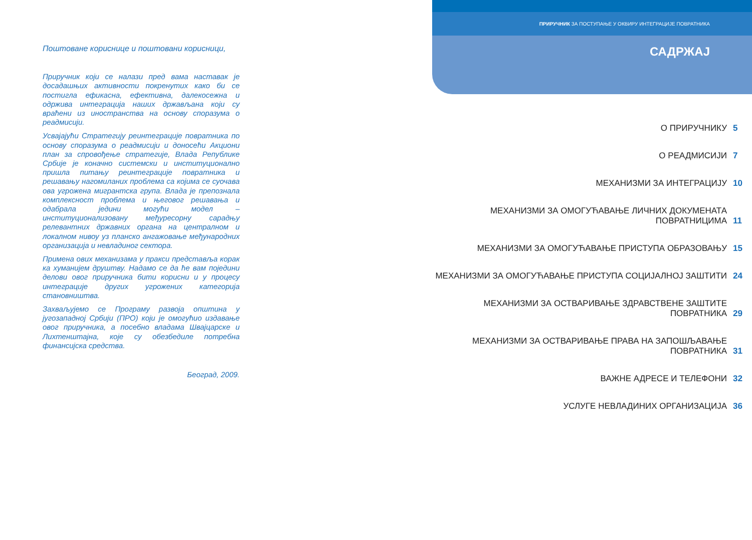Поштоване кориснице и поштовани корисници,
Приручник који се налази пред вама наставак је досадашњих активности покренутих како би се постигла ефикасна, ефективна, далекосежна и одржива интеграција наших држављана који су враћени из иностранства на основу споразума о реадмисији.
Усвајајући Стратегију реинтеграције повратника по основу споразума о реадмисији и доносећи Акциони план за спровођење стратегије, Влада Републике Србије је коначно системски и институционално пришла питању реинтеграције повратника и решавању нагомиланих проблема са којима се суочава ова угрожена мигрантска група. Влада је препознала комплексност проблема и његовог решавања и одабрала једини могући модел – институционализовану међуресорну сарадњу релевантних државних органа на централном и локалном нивоу уз планско ангажовање међународних организација и невладиног сектора.
Примена ових механизама у пракси представља корак ка хуманијем друштву. Надамо се да ће вам поједини делови овог приручника бити корисни и у процесу интеграције других угрожених категорија становништва.
Захваљујемо се Програму развоја општина у југозападној Србији (ПРО) који је омогућио издавање овог приручника, а посебно владама Швајцарске и Лихтенштајна, које су обезбедиле потребна финансијска средства.
Београд, 2009.
ПРИРУЧНИК ЗА ПОСТУПАЊЕ У ОКВИРУ ИНТЕГРАЦИЈЕ ПОВРАТНИКА
САДРЖАЈ
О ПРИРУЧНИКУ 5
О РЕАДМИСИЈИ 7
МЕХАНИЗМИ ЗА ИНТЕГРАЦИЈУ 10
МЕХАНИЗМИ ЗА ОМОГУЋАВАЊЕ ЛИЧНИХ ДОКУМЕНАТА
ПОВРАТНИЦИМА 11
МЕХАНИЗМИ ЗА ОМОГУЋАВАЊЕ ПРИСТУПА ОБРАЗОВАЊУ 15
МЕХАНИЗМИ ЗА ОМОГУЋАВАЊЕ ПРИСТУПА СОЦИЈАЛНОЈ ЗАШТИТИ 24
МЕХАНИЗМИ ЗА ОСТВАРИВАЊЕ ЗДРАВСТВЕНЕ ЗАШТИТЕ
ПОВРАТНИКА 29
МЕХАНИЗМИ ЗА ОСТВАРИВАЊЕ ПРАВА НА ЗАПОШЉАВАЊЕ
ПОВРАТНИКА 31
ВАЖНЕ АДРЕСЕ И ТЕЛЕФОНИ 32
УСЛУГЕ НЕВЛАДИНИХ ОРГАНИЗАЦИЈА 36